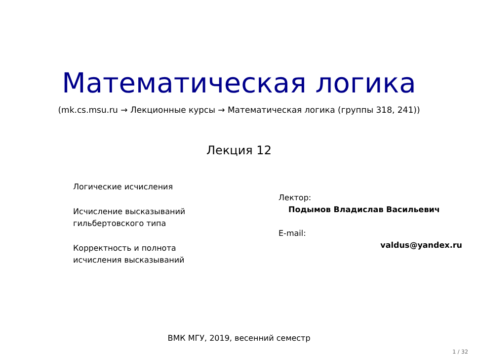Математическая логика
(mk.cs.msu.ru → Лекционные курсы → Математическая логика (группы 318, 241))
Лекция 12
Логические исчисления
Исчисление высказываний
гильбертовского типа
Корректность и полнота
исчисления высказываний
Лектор:
Подымов Владислав Васильевич
E-mail:
valdus@yandex.ru
ВМК МГУ, 2019, весенний семестр
1 / 32